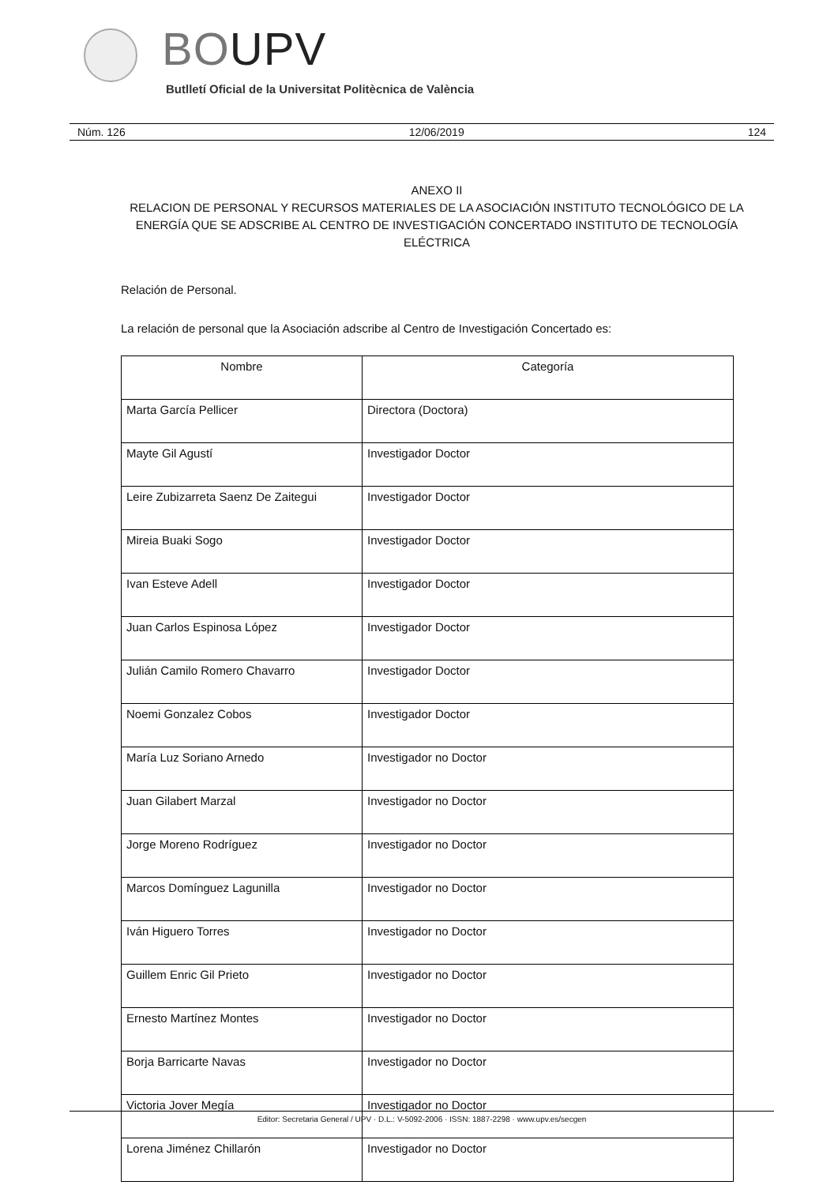BOUPV
Butlletí Oficial de la Universitat Politècnica de València
Núm. 126 12/06/2019 124
ANEXO II
RELACION DE PERSONAL Y RECURSOS MATERIALES DE LA ASOCIACIÓN INSTITUTO TECNOLÓGICO DE LA ENERGÍA QUE SE ADSCRIBE AL CENTRO DE INVESTIGACIÓN CONCERTADO INSTITUTO DE TECNOLOGÍA ELÉCTRICA
Relación de Personal.
La relación de personal que la Asociación adscribe al Centro de Investigación Concertado es:
| Nombre | Categoría |
| --- | --- |
| Marta García Pellicer | Directora (Doctora) |
| Mayte Gil Agustí | Investigador Doctor |
| Leire Zubizarreta Saenz De Zaitegui | Investigador Doctor |
| Mireia Buaki Sogo | Investigador Doctor |
| Ivan Esteve Adell | Investigador Doctor |
| Juan Carlos Espinosa López | Investigador Doctor |
| Julián Camilo Romero Chavarro | Investigador Doctor |
| Noemi Gonzalez Cobos | Investigador Doctor |
| María Luz Soriano Arnedo | Investigador no Doctor |
| Juan Gilabert Marzal | Investigador no Doctor |
| Jorge Moreno Rodríguez | Investigador no Doctor |
| Marcos Domínguez Lagunilla | Investigador no Doctor |
| Iván Higuero Torres | Investigador no Doctor |
| Guillem Enric Gil Prieto | Investigador no Doctor |
| Ernesto Martínez Montes | Investigador no Doctor |
| Borja Barricarte Navas | Investigador no Doctor |
| Victoria Jover Megía | Investigador no Doctor |
| Lorena Jiménez Chillarón | Investigador no Doctor |
Editor: Secretaria General / UPV · D.L.: V-5092-2006 · ISSN: 1887-2298 · www.upv.es/secgen